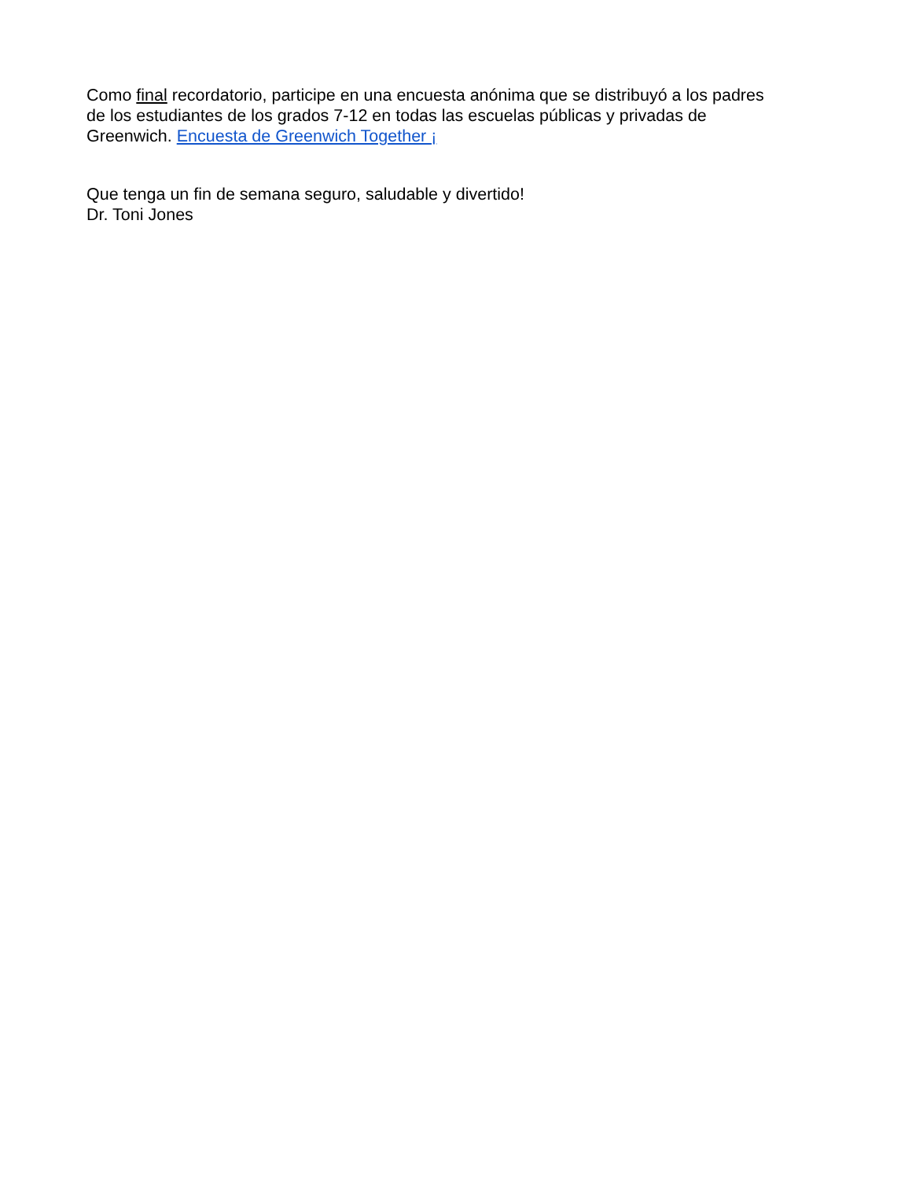Como final recordatorio, participe en una encuesta anónima que se distribuyó a los padres
de los estudiantes de los grados 7-12 en todas las escuelas públicas y privadas de
Greenwich. Encuesta de Greenwich Together ¡
Que tenga un fin de semana seguro, saludable y divertido!
Dr. Toni Jones